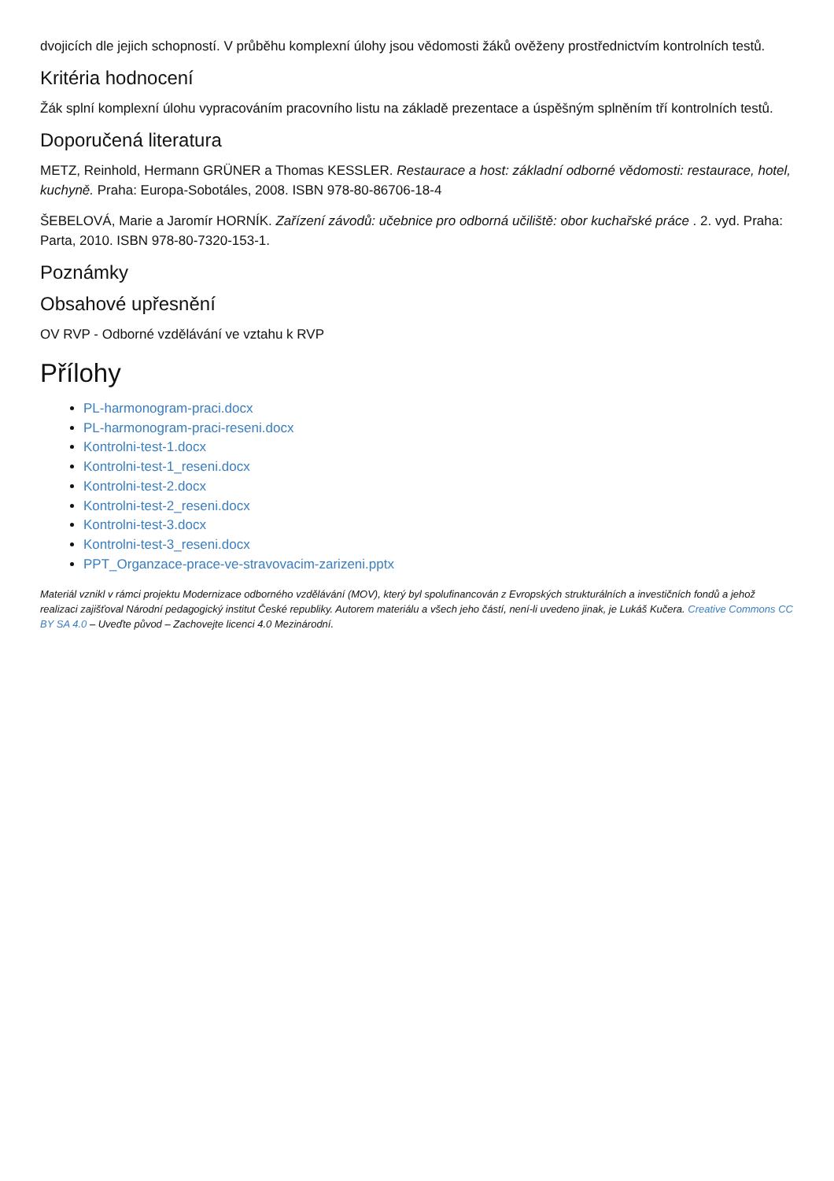dvojicích dle jejich schopností. V průběhu komplexní úlohy jsou vědomosti žáků ověženy prostřednictvím kontrolních testů.
Kritéria hodnocení
Žák splní komplexní úlohu vypracováním pracovního listu na základě prezentace a úspěšným splněním tří kontrolních testů.
Doporučená literatura
METZ, Reinhold, Hermann GRÜNER a Thomas KESSLER. Restaurace a host: základní odborné vědomosti: restaurace, hotel, kuchyně. Praha: Europa-Sobotáles, 2008. ISBN 978-80-86706-18-4
ŠEBELOVÁ, Marie a Jaromír HORNÍK. Zařízení závodů: učebnice pro odborná učiliště: obor kuchařské práce . 2. vyd. Praha: Parta, 2010. ISBN 978-80-7320-153-1.
Poznámky
Obsahové upřesnění
OV RVP - Odborné vzdělávání ve vztahu k RVP
Přílohy
PL-harmonogram-praci.docx
PL-harmonogram-praci-reseni.docx
Kontrolni-test-1.docx
Kontrolni-test-1_reseni.docx
Kontrolni-test-2.docx
Kontrolni-test-2_reseni.docx
Kontrolni-test-3.docx
Kontrolni-test-3_reseni.docx
PPT_Organzace-prace-ve-stravovacim-zarizeni.pptx
Materiál vznikl v rámci projektu Modernizace odborného vzdělávání (MOV), který byl spolufinancován z Evropských strukturálních a investičních fondů a jehož realizaci zajišťoval Národní pedagogický institut České republiky. Autorem materiálu a všech jeho částí, není-li uvedeno jinak, je Lukáš Kučera. Creative Commons CC BY SA 4.0 – Uveďte původ – Zachovejte licenci 4.0 Mezinárodní.